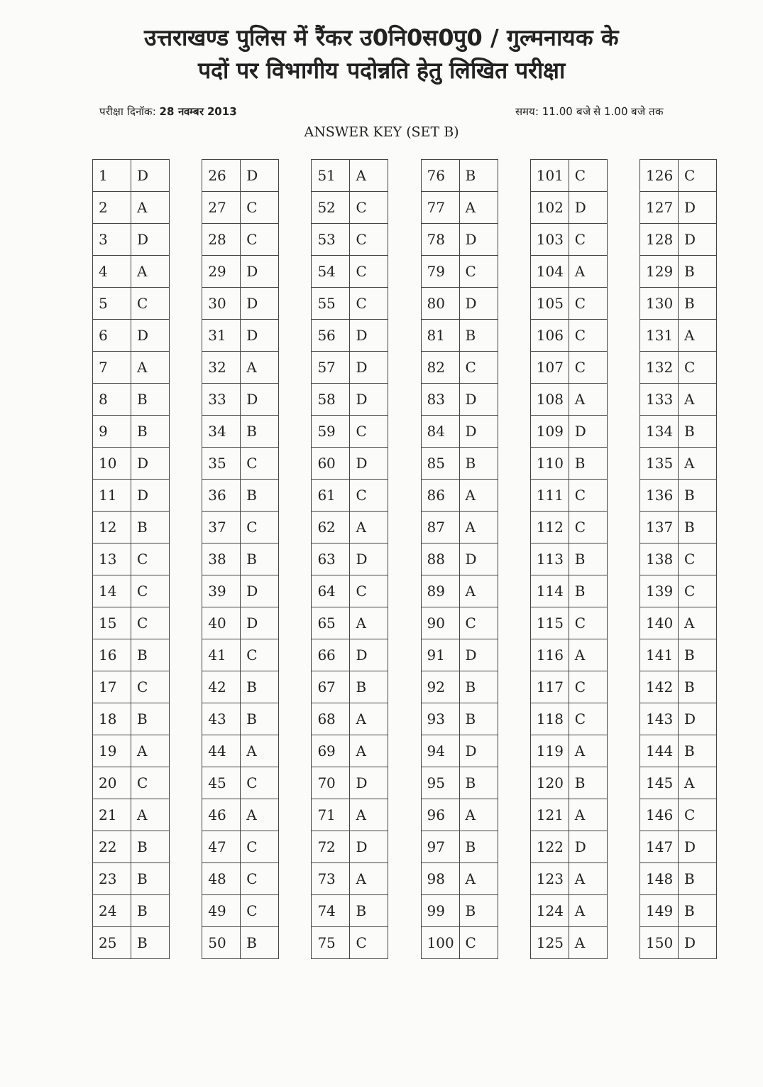उत्तराखण्ड पुलिस में रैंकर उ0नि0स0पु0 / गुल्मनायक के
पदों पर विभागीय पदोन्नति हेतु लिखित परीक्षा
परीक्षा दिनॉक: 28 नवम्बर 2013 समय: 11.00 बजे से 1.00 बजे तक
ANSWER KEY (SET B)
| 1 | D |
| 2 | A |
| 3 | D |
| 4 | A |
| 5 | C |
| 6 | D |
| 7 | A |
| 8 | B |
| 9 | B |
| 10 | D |
| 11 | D |
| 12 | B |
| 13 | C |
| 14 | C |
| 15 | C |
| 16 | B |
| 17 | C |
| 18 | B |
| 19 | A |
| 20 | C |
| 21 | A |
| 22 | B |
| 23 | B |
| 24 | B |
| 25 | B |
| 26 | D |
| 27 | C |
| 28 | C |
| 29 | D |
| 30 | D |
| 31 | D |
| 32 | A |
| 33 | D |
| 34 | B |
| 35 | C |
| 36 | B |
| 37 | C |
| 38 | B |
| 39 | D |
| 40 | D |
| 41 | C |
| 42 | B |
| 43 | B |
| 44 | A |
| 45 | C |
| 46 | A |
| 47 | C |
| 48 | C |
| 49 | C |
| 50 | B |
| 51 | A |
| 52 | C |
| 53 | C |
| 54 | C |
| 55 | C |
| 56 | D |
| 57 | D |
| 58 | D |
| 59 | C |
| 60 | D |
| 61 | C |
| 62 | A |
| 63 | D |
| 64 | C |
| 65 | A |
| 66 | D |
| 67 | B |
| 68 | A |
| 69 | A |
| 70 | D |
| 71 | A |
| 72 | D |
| 73 | A |
| 74 | B |
| 75 | C |
| 76 | B |
| 77 | A |
| 78 | D |
| 79 | C |
| 80 | D |
| 81 | B |
| 82 | C |
| 83 | D |
| 84 | D |
| 85 | B |
| 86 | A |
| 87 | A |
| 88 | D |
| 89 | A |
| 90 | C |
| 91 | D |
| 92 | B |
| 93 | B |
| 94 | D |
| 95 | B |
| 96 | A |
| 97 | B |
| 98 | A |
| 99 | B |
| 100 | C |
| 101 | C |
| 102 | D |
| 103 | C |
| 104 | A |
| 105 | C |
| 106 | C |
| 107 | C |
| 108 | A |
| 109 | D |
| 110 | B |
| 111 | C |
| 112 | C |
| 113 | B |
| 114 | B |
| 115 | C |
| 116 | A |
| 117 | C |
| 118 | C |
| 119 | A |
| 120 | B |
| 121 | A |
| 122 | D |
| 123 | A |
| 124 | A |
| 125 | A |
| 126 | C |
| 127 | D |
| 128 | D |
| 129 | B |
| 130 | B |
| 131 | A |
| 132 | C |
| 133 | A |
| 134 | B |
| 135 | A |
| 136 | B |
| 137 | B |
| 138 | C |
| 139 | C |
| 140 | A |
| 141 | B |
| 142 | B |
| 143 | D |
| 144 | B |
| 145 | A |
| 146 | C |
| 147 | D |
| 148 | B |
| 149 | B |
| 150 | D |